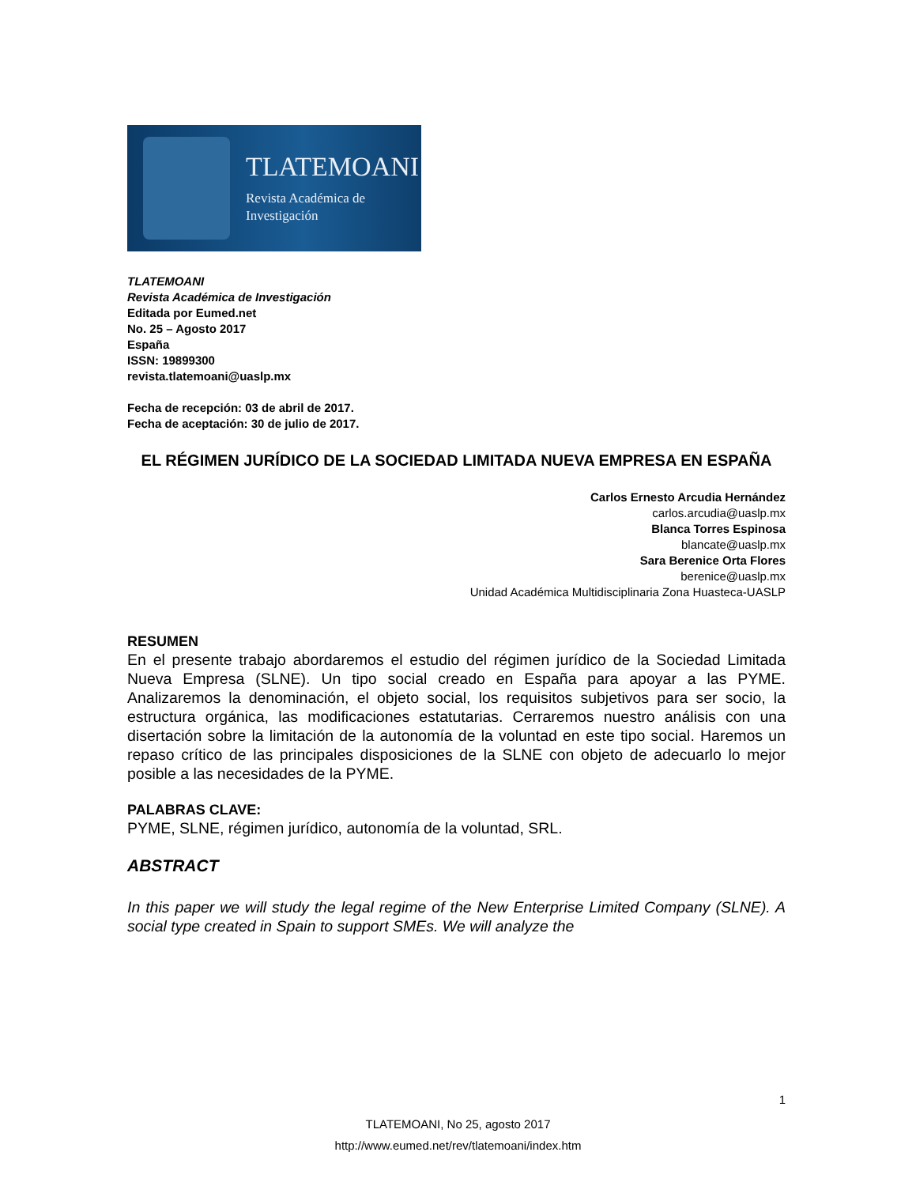TLATEMOANI
Revista Académica de
Investigación
TLATEMOANI
Revista Académica de Investigación
Editada por Eumed.net
No. 25 – Agosto 2017
España
ISSN: 19899300
revista.tlatemoani@uaslp.mx
Fecha de recepción: 03 de abril de 2017.
Fecha de aceptación: 30 de julio de 2017.
EL RÉGIMEN JURÍDICO DE LA SOCIEDAD LIMITADA NUEVA EMPRESA EN ESPAÑA
Carlos Ernesto Arcudia Hernández
carlos.arcudia@uaslp.mx
Blanca Torres Espinosa
blancate@uaslp.mx
Sara Berenice Orta Flores
berenice@uaslp.mx
Unidad Académica Multidisciplinaria Zona Huasteca-UASLP
RESUMEN
En el presente trabajo abordaremos el estudio del régimen jurídico de la Sociedad Limitada Nueva Empresa (SLNE). Un tipo social creado en España para apoyar a las PYME. Analizaremos la denominación, el objeto social, los requisitos subjetivos para ser socio, la estructura orgánica, las modificaciones estatutarias. Cerraremos nuestro análisis con una disertación sobre la limitación de la autonomía de la voluntad en este tipo social. Haremos un repaso crítico de las principales disposiciones de la SLNE con objeto de adecuarlo lo mejor posible a las necesidades de la PYME.
PALABRAS CLAVE:
PYME, SLNE, régimen jurídico, autonomía de la voluntad, SRL.
ABSTRACT
In this paper we will study the legal regime of the New Enterprise Limited Company (SLNE). A social type created in Spain to support SMEs. We will analyze the
1
TLATEMOANI, No 25, agosto 2017
http://www.eumed.net/rev/tlatemoani/index.htm